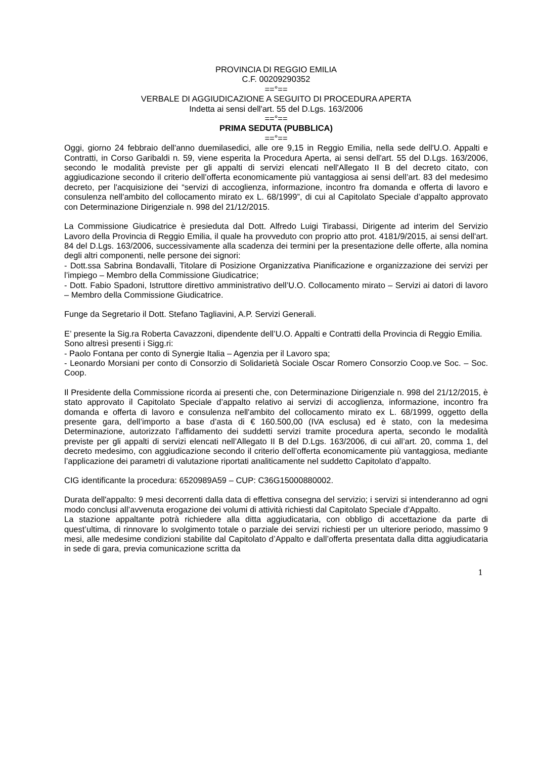PROVINCIA DI REGGIO EMILIA
C.F. 00209290352
==°==
VERBALE DI AGGIUDICAZIONE A SEGUITO DI PROCEDURA APERTA
Indetta ai sensi dell'art. 55 del D.Lgs. 163/2006
==°==
PRIMA SEDUTA (PUBBLICA)
==°==
Oggi, giorno 24 febbraio dell'anno duemilasedici, alle ore 9,15 in Reggio Emilia, nella sede dell'U.O. Appalti e Contratti, in Corso Garibaldi n. 59, viene esperita la Procedura Aperta, ai sensi dell'art. 55 del D.Lgs. 163/2006, secondo le modalità previste per gli appalti di servizi elencati nell'Allegato II B del decreto citato, con aggiudicazione secondo il criterio dell’offerta economicamente più vantaggiosa ai sensi dell’art. 83 del medesimo decreto, per l'acquisizione dei “servizi di accoglienza, informazione, incontro fra domanda e offerta di lavoro e consulenza nell'ambito del collocamento mirato ex L. 68/1999”, di cui al Capitolato Speciale d’appalto approvato con Determinazione Dirigenziale n. 998 del 21/12/2015.
La Commissione Giudicatrice è presieduta dal Dott. Alfredo Luigi Tirabassi, Dirigente ad interim del Servizio Lavoro della Provincia di Reggio Emilia, il quale ha provveduto con proprio atto prot. 4181/9/2015, ai sensi dell'art. 84 del D.Lgs. 163/2006, successivamente alla scadenza dei termini per la presentazione delle offerte, alla nomina degli altri componenti, nelle persone dei signori:
- Dott.ssa Sabrina Bondavalli, Titolare di Posizione Organizzativa Pianificazione e organizzazione dei servizi per l’impiego – Membro della Commissione Giudicatrice;
- Dott. Fabio Spadoni, Istruttore direttivo amministrativo dell’U.O. Collocamento mirato – Servizi ai datori di lavoro – Membro della Commissione Giudicatrice.
Funge da Segretario il Dott. Stefano Tagliavini, A.P. Servizi Generali.
E’ presente la Sig.ra Roberta Cavazzoni, dipendente dell’U.O. Appalti e Contratti della Provincia di Reggio Emilia.
Sono altresì presenti i Sigg.ri:
- Paolo Fontana per conto di Synergie Italia – Agenzia per il Lavoro spa;
- Leonardo Morsiani per conto di Consorzio di Solidarietà Sociale Oscar Romero Consorzio Coop.ve Soc. – Soc. Coop.
Il Presidente della Commissione ricorda ai presenti che, con Determinazione Dirigenziale n. 998 del 21/12/2015, è stato approvato il Capitolato Speciale d’appalto relativo ai servizi di accoglienza, informazione, incontro fra domanda e offerta di lavoro e consulenza nell'ambito del collocamento mirato ex L. 68/1999, oggetto della presente gara, dell’importo a base d’asta di € 160.500,00 (IVA esclusa) ed è stato, con la medesima Determinazione, autorizzato l’affidamento dei suddetti servizi tramite procedura aperta, secondo le modalità previste per gli appalti di servizi elencati nell’Allegato II B del D.Lgs. 163/2006, di cui all’art. 20, comma 1, del decreto medesimo, con aggiudicazione secondo il criterio dell’offerta economicamente più vantaggiosa, mediante l’applicazione dei parametri di valutazione riportati analiticamente nel suddetto Capitolato d’appalto.
CIG identificante la procedura: 6520989A59 – CUP: C36G15000880002.
Durata dell'appalto: 9 mesi decorrenti dalla data di effettiva consegna del servizio; i servizi si intenderanno ad ogni modo conclusi all’avvenuta erogazione dei volumi di attività richiesti dal Capitolato Speciale d’Appalto.
La stazione appaltante potrà richiedere alla ditta aggiudicataria, con obbligo di accettazione da parte di quest’ultima, di rinnovare lo svolgimento totale o parziale dei servizi richiesti per un ulteriore periodo, massimo 9 mesi, alle medesime condizioni stabilite dal Capitolato d’Appalto e dall’offerta presentata dalla ditta aggiudicataria in sede di gara, previa comunicazione scritta da
1